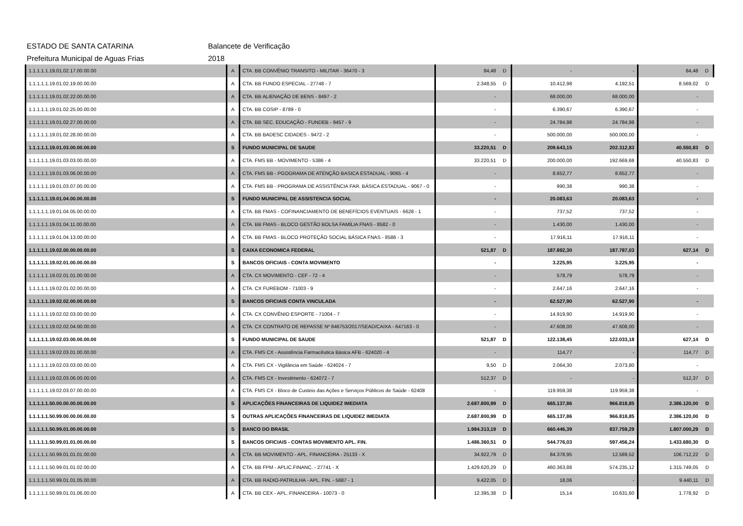ESTADO DE SANTA CATARINA Balancete de Verificação
Prefeitura Municipal de Aguas Frias 2018
| 1.1.1.1.1.19.01.02.17.00.00.00 | A | CTA. BB CONVÊNIO TRANSITO - MILITAR - 36470 - 3 | 84,48 | D | - | - | 84,48 | D |
| 1.1.1.1.1.19.01.02.19.00.00.00 | A | CTA. BB FUNDO ESPECIAL - 27748 - 7 | 2.348,55 | D | 10.412,98 | 4.192,51 | 8.569,02 | D |
| 1.1.1.1.1.19.01.02.22.00.00.00 | A | CTA. BB ALIENAÇÃO DE BENS - 8497 - 2 | - | | 68.000,00 | 68.000,00 | - | |
| 1.1.1.1.1.19.01.02.25.00.00.00 | A | CTA. BB COSIP - 8789 - 0 | - | | 6.390,67 | 6.390,67 | - | |
| 1.1.1.1.1.19.01.02.27.00.00.00 | A | CTA. BB SEC. EDUCAÇÃO - FUNDEB - 9457 - 9 | - | | 24.784,98 | 24.784,98 | - | |
| 1.1.1.1.1.19.01.02.28.00.00.00 | A | CTA. BB BADESC CIDADES - 9472 - 2 | - | | 500.000,00 | 500.000,00 | - | |
| 1.1.1.1.1.19.01.03.00.00.00.00 | S | FUNDO MUNICIPAL DE SAUDE | 33.220,51 | D | 209.643,15 | 202.312,83 | 40.550,83 | D |
| 1.1.1.1.1.19.01.03.03.00.00.00 | A | CTA. FMS BB - MOVIMENTO - 5386 - 4 | 33.220,51 | D | 200.000,00 | 192.669,68 | 40.550,83 | D |
| 1.1.1.1.1.19.01.03.06.00.00.00 | A | CTA. FMS BB - PGOGRAMA DE ATENÇÃO BASICA ESTADUAL - 9065 - 4 | - | | 8.652,77 | 8.652,77 | - | |
| 1.1.1.1.1.19.01.03.07.00.00.00 | A | CTA. FMS BB - PROGRAMA DE ASSISTÊNCIA FAR. BÁSICA ESTADUAL - 9067 - 0 | - | | 990,38 | 990,38 | - | |
| 1.1.1.1.1.19.01.04.00.00.00.00 | S | FUNDO MUNICIPAL DE ASSISTENCIA SOCIAL | - | | 20.083,63 | 20.083,63 | - | |
| 1.1.1.1.1.19.01.04.05.00.00.00 | A | CTA. BB FMAS - COFINANCIAMENTO DE BENEFÍCIOS EVENTUAIS - 6628 - 1 | - | | 737,52 | 737,52 | - | |
| 1.1.1.1.1.19.01.04.11.00.00.00 | A | CTA. BB FMAS - BLOCO GESTÃO BOLSA FAMÍLIA FNAS - 8582 - 0 | - | | 1.430,00 | 1.430,00 | - | |
| 1.1.1.1.1.19.01.04.13.00.00.00 | A | CTA. BB FMAS - BLOCO PROTEÇÃO SOCIAL BÁSICA FNAS - 8586 - 3 | - | | 17.916,11 | 17.916,11 | - | |
| 1.1.1.1.1.19.02.00.00.00.00.00 | S | CAIXA ECONOMICA FEDERAL | 521,87 | D | 187.892,30 | 187.787,03 | 627,14 | D |
| 1.1.1.1.1.19.02.01.00.00.00.00 | S | BANCOS OFICIAIS - CONTA MOVIMENTO | - | | 3.225,95 | 3.225,95 | - | |
| 1.1.1.1.1.19.02.01.01.00.00.00 | A | CTA. CX MOVIMENTO - CEF - 72 - 4 | - | | 578,79 | 578,79 | - | |
| 1.1.1.1.1.19.02.01.02.00.00.00 | A | CTA. CX FUREBOM - 71003 - 9 | - | | 2.647,16 | 2.647,16 | - | |
| 1.1.1.1.1.19.02.02.00.00.00.00 | S | BANCOS OFICIAIS CONTA VINCULADA | - | | 62.527,90 | 62.527,90 | - | |
| 1.1.1.1.1.19.02.02.03.00.00.00 | A | CTA. CX CONVÊNIO ESPORTE - 71004 - 7 | - | | 14.919,90 | 14.919,90 | - | |
| 1.1.1.1.1.19.02.02.04.00.00.00 | A | CTA. CX CONTRATO DE REPASSE Nº 846753/2017/SEAD/CAIXA - 647163 - 0 | - | | 47.608,00 | 47.608,00 | - | |
| 1.1.1.1.1.19.02.03.00.00.00.00 | S | FUNDO MUNICIPAL DE SAUDE | 521,87 | D | 122.138,45 | 122.033,18 | 627,14 | D |
| 1.1.1.1.1.19.02.03.01.00.00.00 | A | CTA. FMS CX - Assistência Farmacêutica Básica AFB - 624020 - 4 | - | | 114,77 | - | 114,77 | D |
| 1.1.1.1.1.19.02.03.03.00.00.00 | A | CTA. FMS CX - Vigilância em Saúde - 624024 - 7 | 9,50 | D | 2.064,30 | 2.073,80 | - | |
| 1.1.1.1.1.19.02.03.06.00.00.00 | A | CTA. FMS CX - Investimento - 624072 - 7 | 512,37 | D | - | - | 512,37 | D |
| 1.1.1.1.1.19.02.03.07.00.00.00 | A | CTA. FMS CX - Bloco de Custeio das Ações e Serviços Públicos de Saúde - 62408 | - | | 119.959,38 | 119.959,38 | - | |
| 1.1.1.1.1.50.00.00.00.00.00.00 | S | APLICAÇÕES FINANCEIRAS DE LIQUIDEZ IMEDIATA | 2.687.800,99 | D | 665.137,86 | 966.818,85 | 2.386.120,00 | D |
| 1.1.1.1.1.50.99.00.00.00.00.00 | S | OUTRAS APLICAÇÕES FINANCEIRAS DE LIQUIDEZ IMEDIATA | 2.687.800,99 | D | 665.137,86 | 966.818,85 | 2.386.120,00 | D |
| 1.1.1.1.1.50.99.01.00.00.00.00 | S | BANCO DO BRASIL | 1.984.313,19 | D | 660.446,39 | 837.759,29 | 1.807.000,29 | D |
| 1.1.1.1.1.50.99.01.01.00.00.00 | S | BANCOS OFICIAIS - CONTAS MOVIMENTO APL. FIN. | 1.486.360,51 | D | 544.776,03 | 597.456,24 | 1.433.680,30 | D |
| 1.1.1.1.1.50.99.01.01.01.00.00 | A | CTA. BB MOVIMENTO - APL. FINANCEIRA - 25133 - X | 34.922,79 | D | 84.378,95 | 12.589,52 | 106.712,22 | D |
| 1.1.1.1.1.50.99.01.01.02.00.00 | A | CTA. BB FPM - APLIC.FINANC. - 27741 - X | 1.429.620,29 | D | 460.363,88 | 574.235,12 | 1.315.749,05 | D |
| 1.1.1.1.1.50.99.01.01.05.00.00 | A | CTA. BB RADIO-PATRULHA - APL. FIN. - 5687 - 1 | 9.422,05 | D | 18,06 | - | 9.440,11 | D |
| 1.1.1.1.1.50.99.01.01.06.00.00 | A | CTA. BB CEX - APL. FINANCEIRA - 10073 - 0 | 12.395,38 | D | 15,14 | 10.631,60 | 1.778,92 | D |